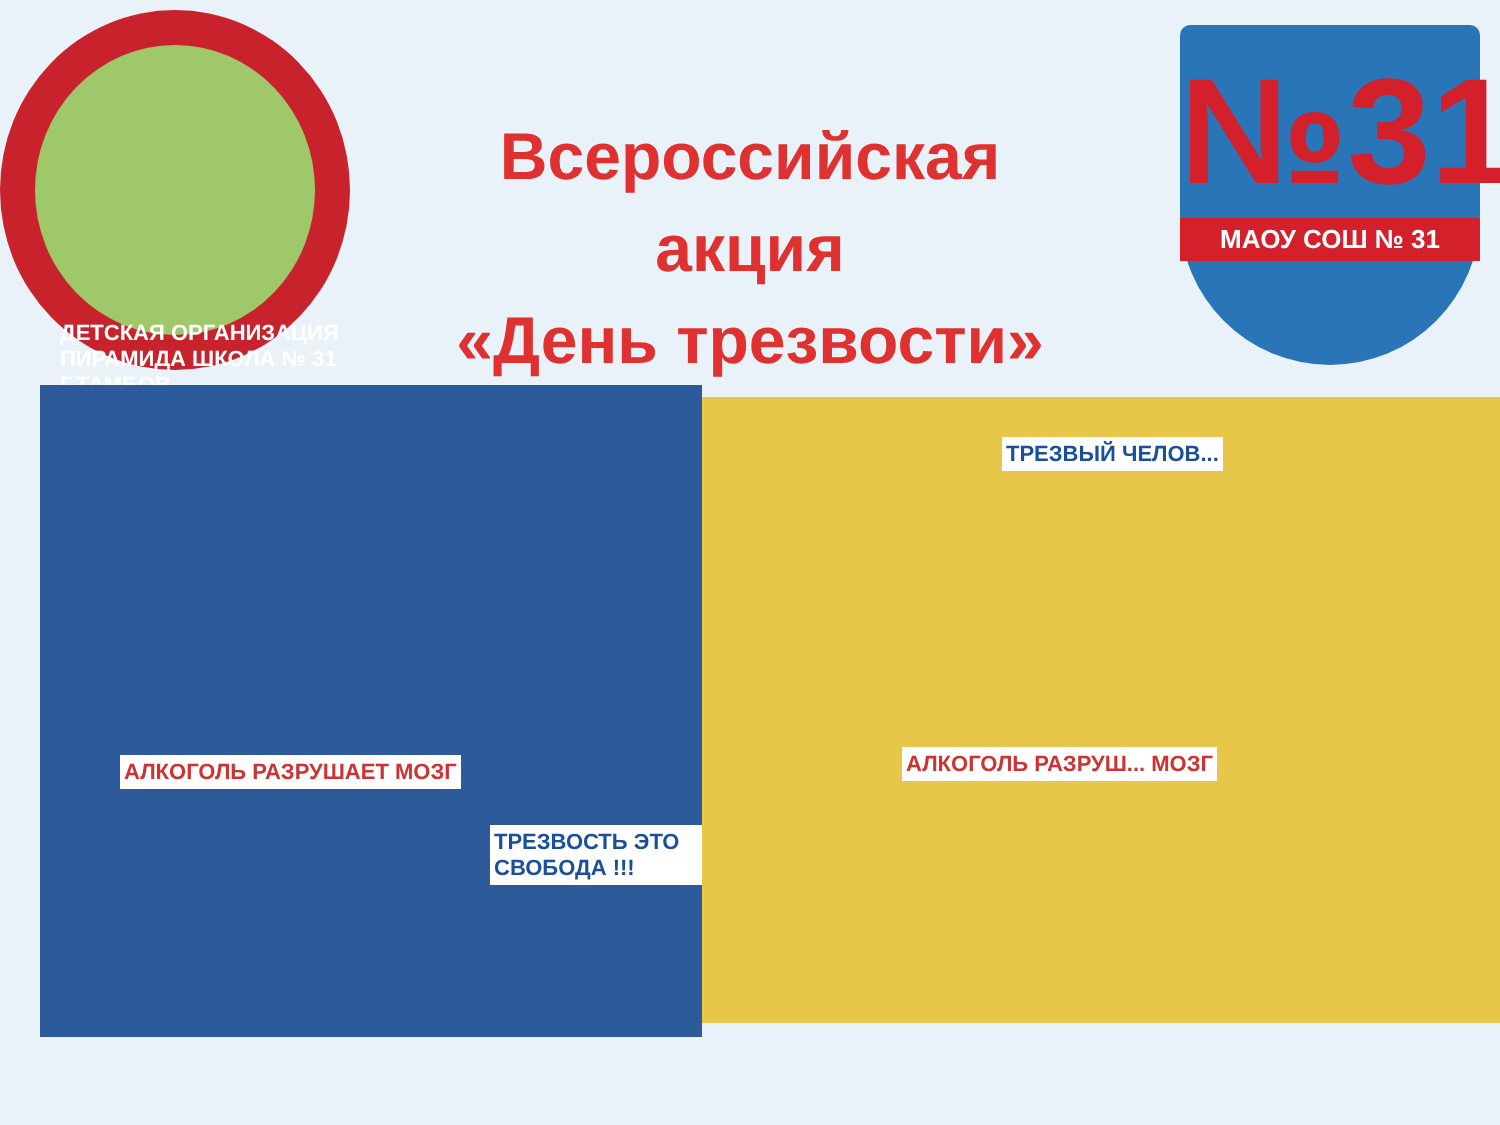ДЕТСКАЯ ОРГАНИЗАЦИЯ ПИРАМИДА ШКОЛА № 31 Г.ТАМБОВ
№31
МАОУ СОШ № 31
Всероссийская
акция
«День трезвости»
АЛКОГОЛЬ РАЗРУШАЕТ МОЗГ
ТРЕЗВОСТЬ ЭТО СВОБОДА !!!
АЛКОГОЛЬ РАЗРУШ... МОЗГ
ТРЕЗВЫЙ ЧЕЛОВ...